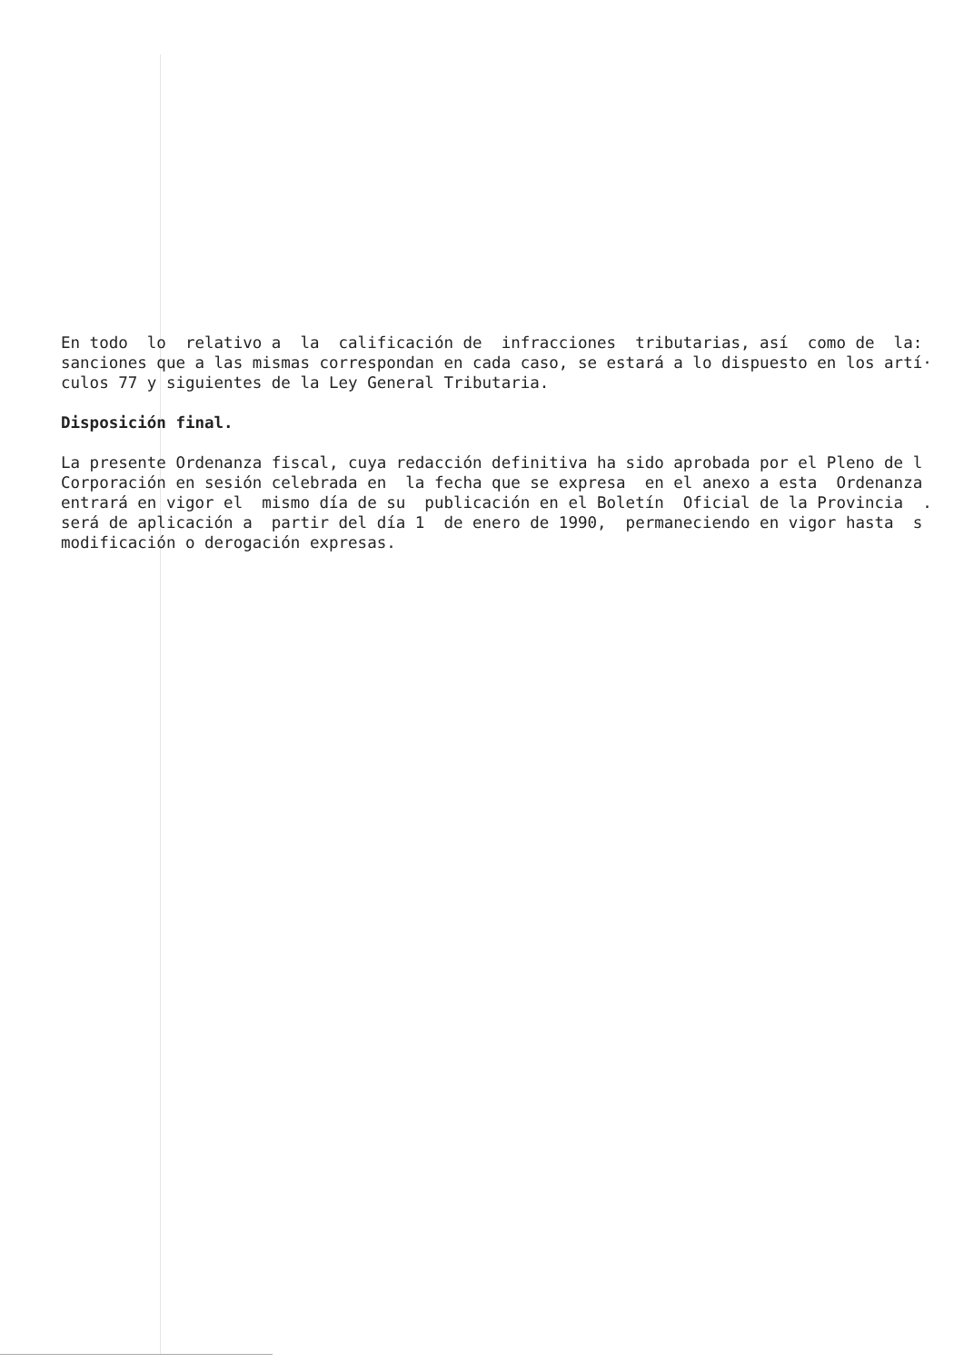En todo lo relativo a la calificación de infracciones tributarias, así como de la: sanciones que a las mismas correspondan en cada caso, se estará a lo dispuesto en los artí· culos 77 y siguientes de la Ley General Tributaria.
Disposición final.
La presente Ordenanza fiscal, cuya redacción definitiva ha sido aprobada por el Pleno de l Corporación en sesión celebrada en la fecha que se expresa en el anexo a esta Ordenanza entrará en vigor el mismo día de su publicación en el Boletín Oficial de la Provincia . será de aplicación a partir del día 1 de enero de 1990, permaneciendo en vigor hasta s modificación o derogación expresas.